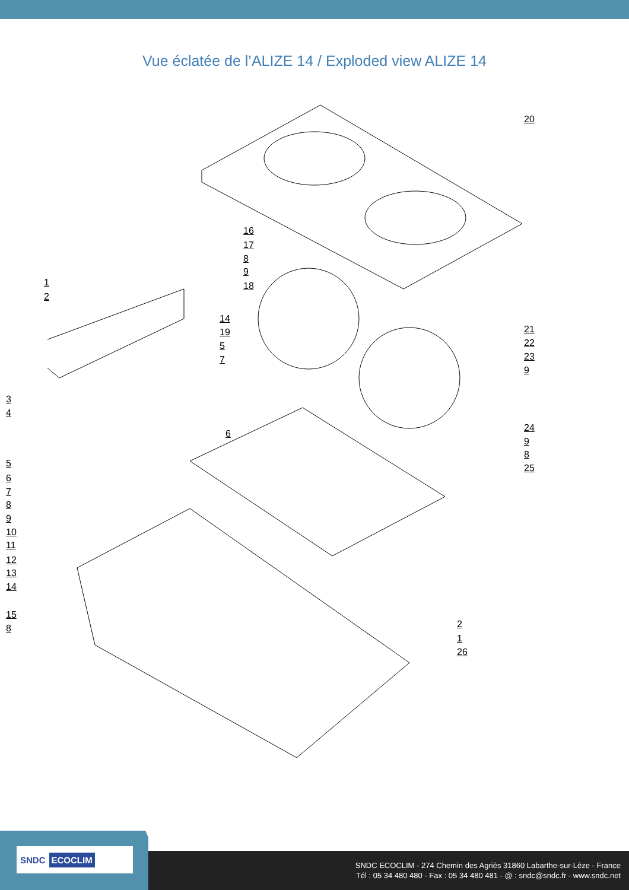Vue éclatée de l’ALIZE 14 / Exploded view ALIZE 14
20
16
17
8
9
18 1
2
14
19
5
7
21
22
23
9
3
4
6
24
9
8
25 5
6
7
8
9
10
11
12
13
14
15
8 2
1
26
SNDC ECOCLIM
SNDC ECOCLIM - 274 Chemin des Agriès 31860 Labarthe-sur-Lèze - France
Tél : 05 34 480 480 - Fax : 05 34 480 481 - @ : sndc@sndc.fr - www.sndc.net